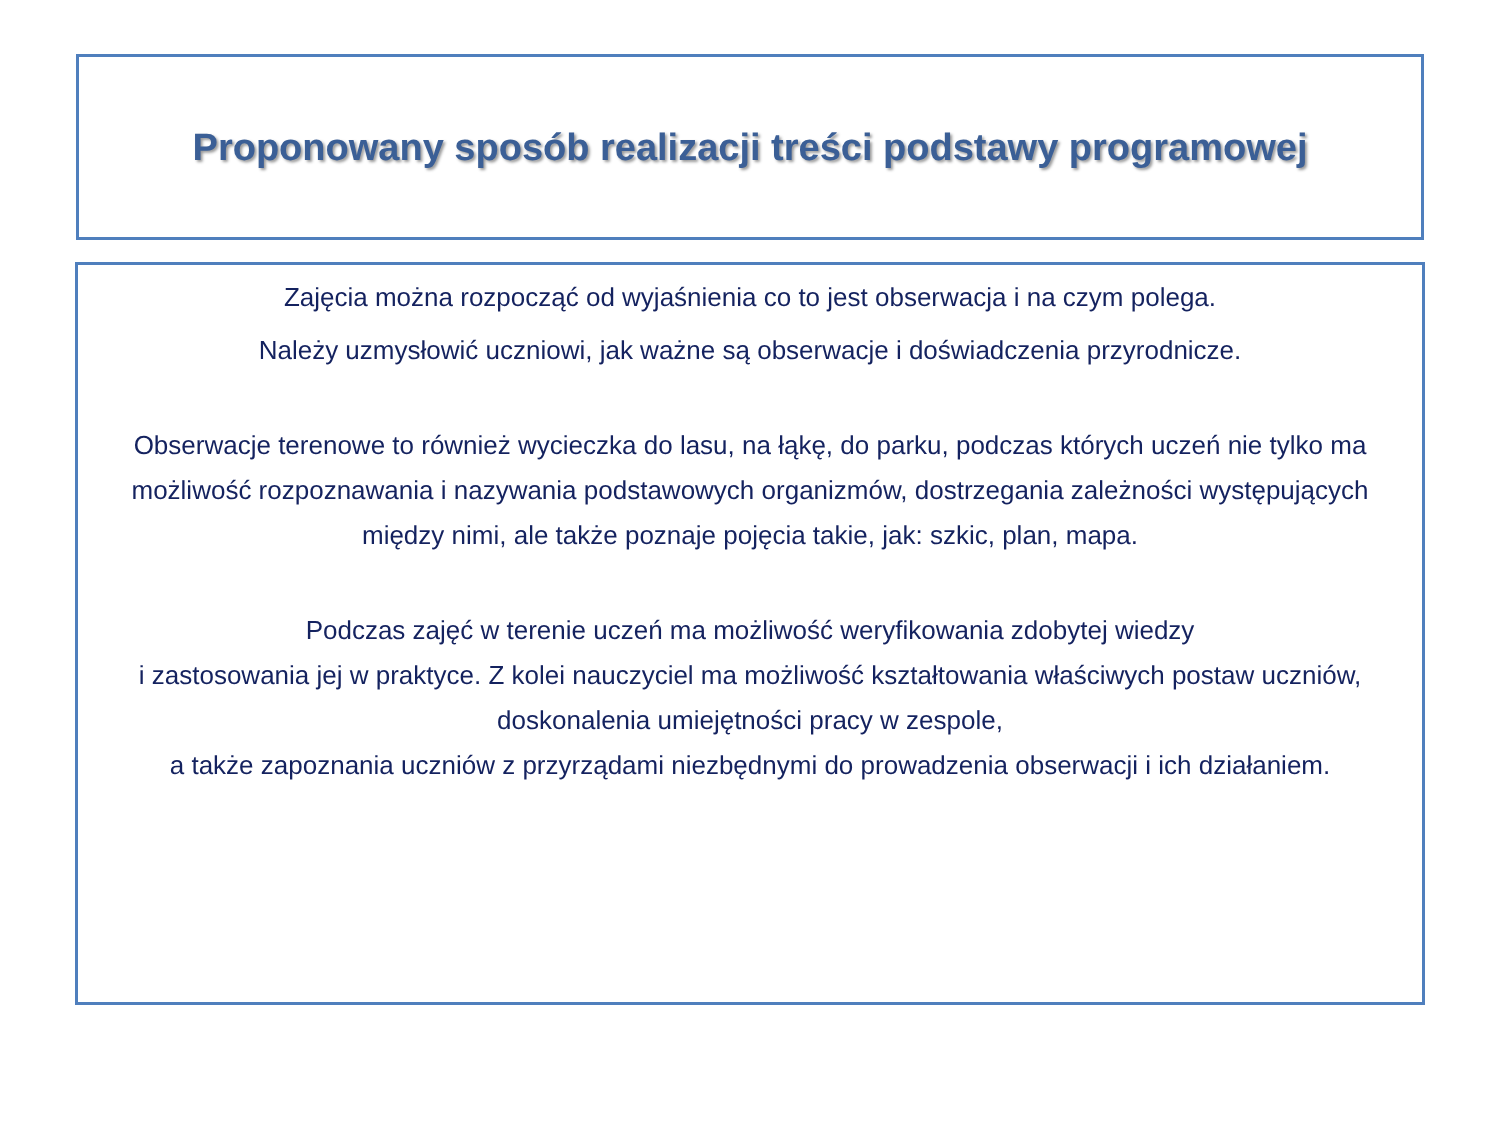Proponowany sposób realizacji treści podstawy programowej
Zajęcia można rozpocząć od wyjaśnienia co to jest obserwacja i na czym polega.
Należy uzmysłowić uczniowi, jak ważne są obserwacje i doświadczenia przyrodnicze.
Obserwacje terenowe to również wycieczka do lasu, na łąkę, do parku, podczas których uczeń nie tylko ma możliwość rozpoznawania i nazywania podstawowych organizmów, dostrzegania zależności występujących między nimi, ale także poznaje pojęcia takie, jak: szkic, plan, mapa.
Podczas zajęć w terenie uczeń ma możliwość weryfikowania zdobytej wiedzy
i zastosowania jej w praktyce. Z kolei nauczyciel ma możliwość kształtowania właściwych postaw uczniów, doskonalenia umiejętności pracy w zespole,
a także zapoznania uczniów z przyrządami niezbędnymi do prowadzenia obserwacji i ich działaniem.